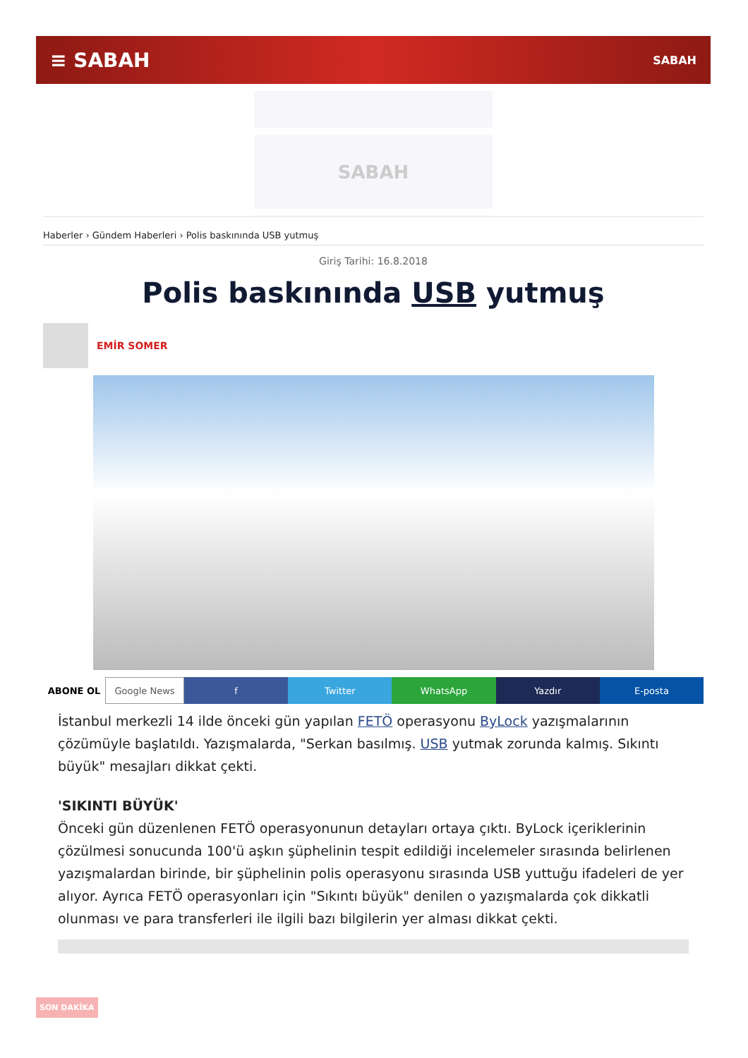≡ SABAH SABAH
SABAH
Haberler › Gündem Haberleri › Polis baskınında USB yutmuş
Giriş Tarihi: 16.8.2018
Polis baskınında USB yutmuş
EMİR SOMER
ABONE OL Google News f Twitter WhatsApp Yazdır E-posta
İstanbul merkezli 14 ilde önceki gün yapılan FETÖ operasyonu ByLock yazışmalarının çözümüyle başlatıldı. Yazışmalarda, "Serkan basılmış. USB yutmak zorunda kalmış. Sıkıntı büyük" mesajları dikkat çekti.
'SIKINTI BÜYÜK'
Önceki gün düzenlenen FETÖ operasyonunun detayları ortaya çıktı. ByLock içeriklerinin çözülmesi sonucunda 100'ü aşkın şüphelinin tespit edildiği incelemeler sırasında belirlenen yazışmalardan birinde, bir şüphelinin polis operasyonu sırasında USB yuttuğu ifadeleri de yer alıyor. Ayrıca FETÖ operasyonları için "Sıkıntı büyük" denilen o yazışmalarda çok dikkatli olunması ve para transferleri ile ilgili bazı bilgilerin yer alması dikkat çekti.
SON DAKİKA